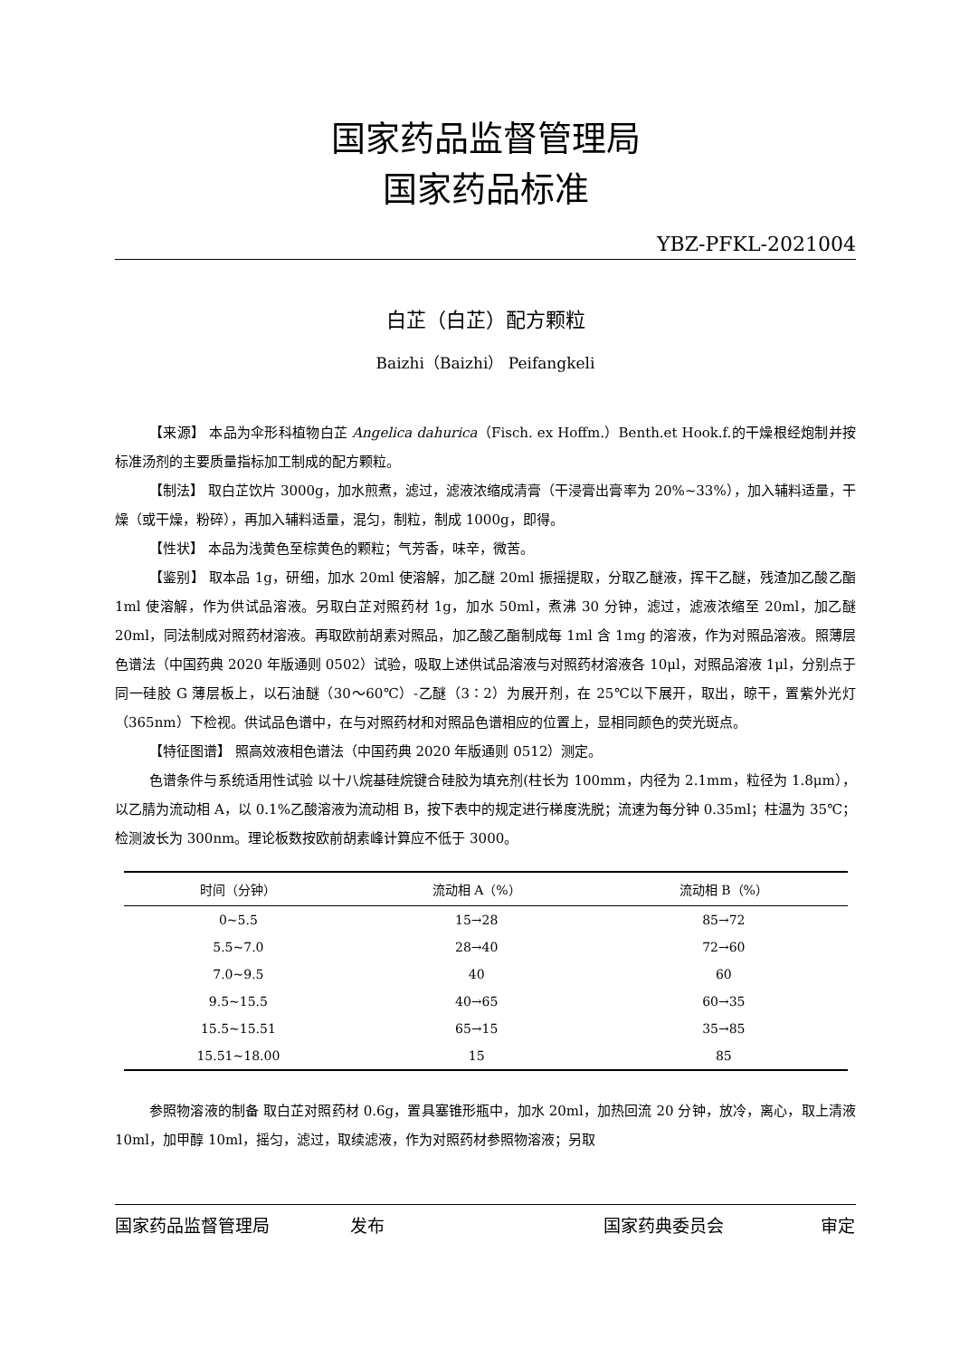国家药品监督管理局
国家药品标准
YBZ-PFKL-2021004
白芷（白芷）配方颗粒
Baizhi（Baizhi） Peifangkeli
【来源】 本品为伞形科植物白芷 Angelica dahurica（Fisch. ex Hoffm.）Benth.et Hook.f.的干燥根经炮制并按标准汤剂的主要质量指标加工制成的配方颗粒。
【制法】 取白芷饮片 3000g，加水煎煮，滤过，滤液浓缩成清膏（干浸膏出膏率为 20%~33%），加入辅料适量，干燥（或干燥，粉碎），再加入辅料适量，混匀，制粒，制成 1000g，即得。
【性状】 本品为浅黄色至棕黄色的颗粒；气芳香，味辛，微苦。
【鉴别】 取本品 1g，研细，加水 20ml 使溶解，加乙醚 20ml 振摇提取，分取乙醚液，挥干乙醚，残渣加乙酸乙酯 1ml 使溶解，作为供试品溶液。另取白芷对照药材 1g，加水 50ml，煮沸 30 分钟，滤过，滤液浓缩至 20ml，加乙醚 20ml，同法制成对照药材溶液。再取欧前胡素对照品，加乙酸乙酯制成每 1ml 含 1mg 的溶液，作为对照品溶液。照薄层色谱法（中国药典 2020 年版通则 0502）试验，吸取上述供试品溶液与对照药材溶液各 10μl，对照品溶液 1μl，分别点于同一硅胶 G 薄层板上，以石油醚（30～60℃）-乙醚（3∶2）为展开剂，在 25℃以下展开，取出，晾干，置紫外光灯（365nm）下检视。供试品色谱中，在与对照药材和对照品色谱相应的位置上，显相同颜色的荧光斑点。
【特征图谱】 照高效液相色谱法（中国药典 2020 年版通则 0512）测定。
色谱条件与系统适用性试验 以十八烷基硅烷键合硅胶为填充剂(柱长为 100mm，内径为 2.1mm，粒径为 1.8μm），以乙腈为流动相 A，以 0.1%乙酸溶液为流动相 B，按下表中的规定进行梯度洗脱；流速为每分钟 0.35ml；柱温为 35℃；检测波长为 300nm。理论板数按欧前胡素峰计算应不低于 3000。
| 时间（分钟） | 流动相 A（%） | 流动相 B（%） |
| --- | --- | --- |
| 0~5.5 | 15→28 | 85→72 |
| 5.5~7.0 | 28→40 | 72→60 |
| 7.0~9.5 | 40 | 60 |
| 9.5~15.5 | 40→65 | 60→35 |
| 15.5~15.51 | 65→15 | 35→85 |
| 15.51~18.00 | 15 | 85 |
参照物溶液的制备 取白芷对照药材 0.6g，置具塞锥形瓶中，加水 20ml，加热回流 20 分钟，放冷，离心，取上清液 10ml，加甲醇 10ml，摇匀，滤过，取续滤液，作为对照药材参照物溶液；另取
国家药品监督管理局 发布 国家药典委员会 审定